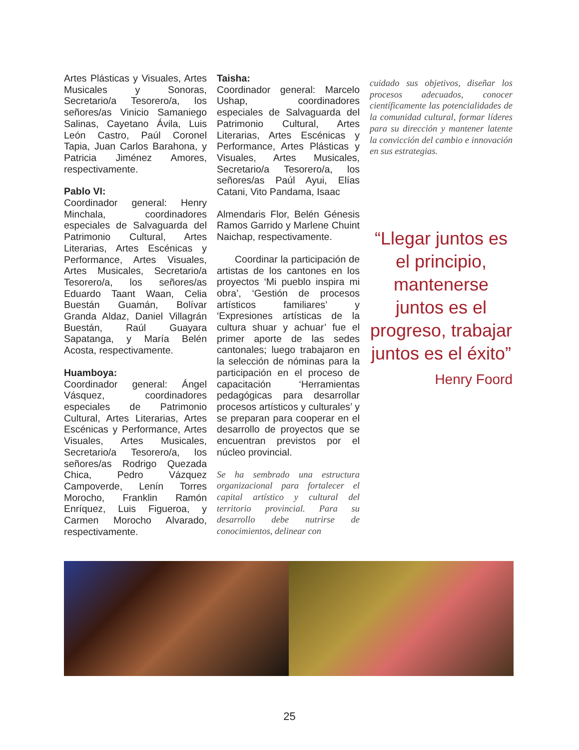Artes Plásticas y Visuales, Artes Musicales y Sonoras, Secretario/a Tesorero/a, los señores/as Vinicio Samaniego Salinas, Cayetano Ávila, Luis León Castro, Paúl Coronel Tapia, Juan Carlos Barahona, y Patricia Jiménez Amores, respectivamente.
Pablo VI:
Coordinador general: Henry Minchala, coordinadores especiales de Salvaguarda del Patrimonio Cultural, Artes Literarias, Artes Escénicas y Performance, Artes Visuales, Artes Musicales, Secretario/a Tesorero/a, los señores/as Eduardo Taant Waan, Celia Buestán Guamán, Bolívar Granda Aldaz, Daniel Villagrán Buestán, Raúl Guayara Sapatanga, y María Belén Acosta, respectivamente.
Huamboya:
Coordinador general: Ángel Vásquez, coordinadores especiales de Patrimonio Cultural, Artes Literarias, Artes Escénicas y Performance, Artes Visuales, Artes Musicales, Secretario/a Tesorero/a, los señores/as Rodrigo Quezada Chica, Pedro Vázquez Campoverde, Lenín Torres Morocho, Franklin Ramón Enríquez, Luis Figueroa, y Carmen Morocho Alvarado, respectivamente.
Taisha:
Coordinador general: Marcelo Ushap, coordinadores especiales de Salvaguarda del Patrimonio Cultural, Artes Literarias, Artes Escénicas y Performance, Artes Plásticas y Visuales, Artes Musicales, Secretario/a Tesorero/a, los señores/as Paúl Ayui, Elías Catani, Vito Pandama, Isaac
Almendaris Flor, Belén Génesis Ramos Garrido y Marlene Chuint Naichap, respectivamente.
Coordinar la participación de artistas de los cantones en los proyectos ‘Mi pueblo inspira mi obra’, ‘Gestión de procesos artísticos familiares’ y ‘Expresiones artísticas de la cultura shuar y achuar’ fue el primer aporte de las sedes cantonales; luego trabajaron en la selección de nóminas para la participación en el proceso de capacitación ‘Herramientas pedagógicas para desarrollar procesos artísticos y culturales’ y se preparan para cooperar en el desarrollo de proyectos que se encuentran previstos por el núcleo provincial.
Se ha sembrado una estructura organizacional para fortalecer el capital artístico y cultural del territorio provincial. Para su desarrollo debe nutrirse de conocimientos, delinear con
cuidado sus objetivos, diseñar los procesos adecuados, conocer científicamente las potencialidades de la comunidad cultural, formar líderes para su dirección y mantener latente la convicción del cambio e innovación en sus estrategias.
“Llegar juntos es el principio, mantenerse juntos es el progreso, trabajar juntos es el éxito”
Henry Foord
25